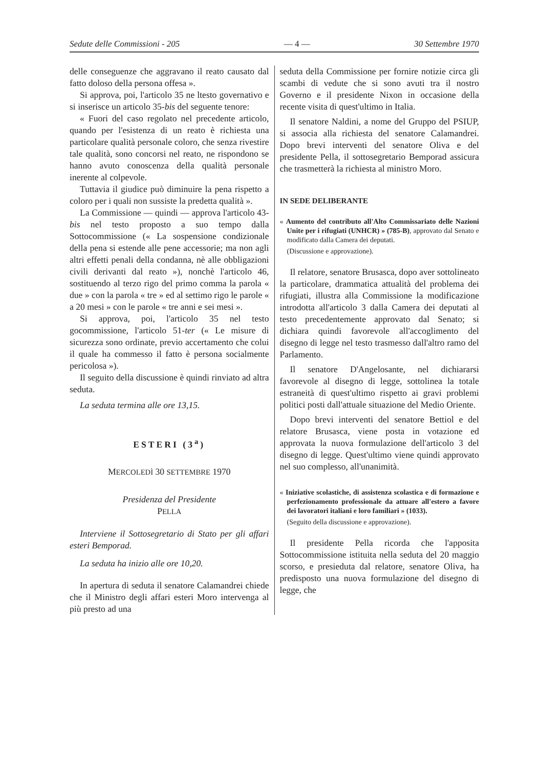Sedute delle Commissioni - 205 — 4 — 30 Settembre 1970
delle conseguenze che aggravano il reato causato dal fatto doloso della persona offesa ».
Si approva, poi, l'articolo 35 ne ltesto governativo e si inserisce un articolo 35-bis del seguente tenore:
« Fuori del caso regolato nel precedente articolo, quando per l'esistenza di un reato è richiesta una particolare qualità personale coloro, che senza rivestire tale qualità, sono concorsi nel reato, ne rispondono se hanno avuto conoscenza della qualità personale inerente al colpevole.
Tuttavia il giudice può diminuire la pena rispetto a coloro per i quali non sussiste la predetta qualità ».
La Commissione — quindi — approva l'articolo 43-bis nel testo proposto a suo tempo dalla Sottocommissione (« La sospensione condizionale della pena si estende alle pene accessorie; ma non agli altri effetti penali della condanna, nè alle obbligazioni civili derivanti dal reato »), nonchè l'articolo 46, sostituendo al terzo rigo del primo comma la parola « due » con la parola « tre » ed al settimo rigo le parole « a 20 mesi » con le parole « tre anni e sei mesi ».
Si approva, poi, l'articolo 35 nel testo gocommissione, l'articolo 51-ter (« Le misure di sicurezza sono ordinate, previo accertamento che colui il quale ha commesso il fatto è persona socialmente pericolosa »).
Il seguito della discussione è quindi rinviato ad altra seduta.
La seduta termina alle ore 13,15.
ESTERI (3<sup>a</sup>)
MERCOLEDÌ 30 SETTEMBRE 1970
Presidenza del Presidente
PELLA
Interviene il Sottosegretario di Stato per gli affari esteri Bemporad.
La seduta ha inizio alle ore 10,20.
In apertura di seduta il senatore Calamandrei chiede che il Ministro degli affari esteri Moro intervenga al più presto ad una
seduta della Commissione per fornire notizie circa gli scambi di vedute che si sono avuti tra il nostro Governo e il presidente Nixon in occasione della recente visita di quest'ultimo in Italia.
Il senatore Naldini, a nome del Gruppo del PSIUP, si associa alla richiesta del senatore Calamandrei. Dopo brevi interventi del senatore Oliva e del presidente Pella, il sottosegretario Bemporad assicura che trasmetterà la richiesta al ministro Moro.
IN SEDE DELIBERANTE
« Aumento del contributo all'Alto Commissariato delle Nazioni Unite per i rifugiati (UNHCR) » (785-B), approvato dal Senato e modificato dalla Camera dei deputati.
(Discussione e approvazione).
Il relatore, senatore Brusasca, dopo aver sottolineato la particolare, drammatica attualità del problema dei rifugiati, illustra alla Commissione la modificazione introdotta all'articolo 3 dalla Camera dei deputati al testo precedentemente approvato dal Senato; si dichiara quindi favorevole all'accoglimento del disegno di legge nel testo trasmesso dall'altro ramo del Parlamento.
Il senatore D'Angelosante, nel dichiararsi favorevole al disegno di legge, sottolinea la totale estraneità di quest'ultimo rispetto ai gravi problemi politici posti dall'attuale situazione del Medio Oriente.
Dopo brevi interventi del senatore Bettiol e del relatore Brusasca, viene posta in votazione ed approvata la nuova formulazione dell'articolo 3 del disegno di legge. Quest'ultimo viene quindi approvato nel suo complesso, all'unanimità.
« Iniziative scolastiche, di assistenza scolastica e di formazione e perfezionamento professionale da attuare all'estero a favore dei lavoratori italiani e loro familiari » (1033).
(Seguito della discussione e approvazione).
Il presidente Pella ricorda che l'apposita Sottocommissione istituita nella seduta del 20 maggio scorso, e presieduta dal relatore, senatore Oliva, ha predisposto una nuova formulazione del disegno di legge, che